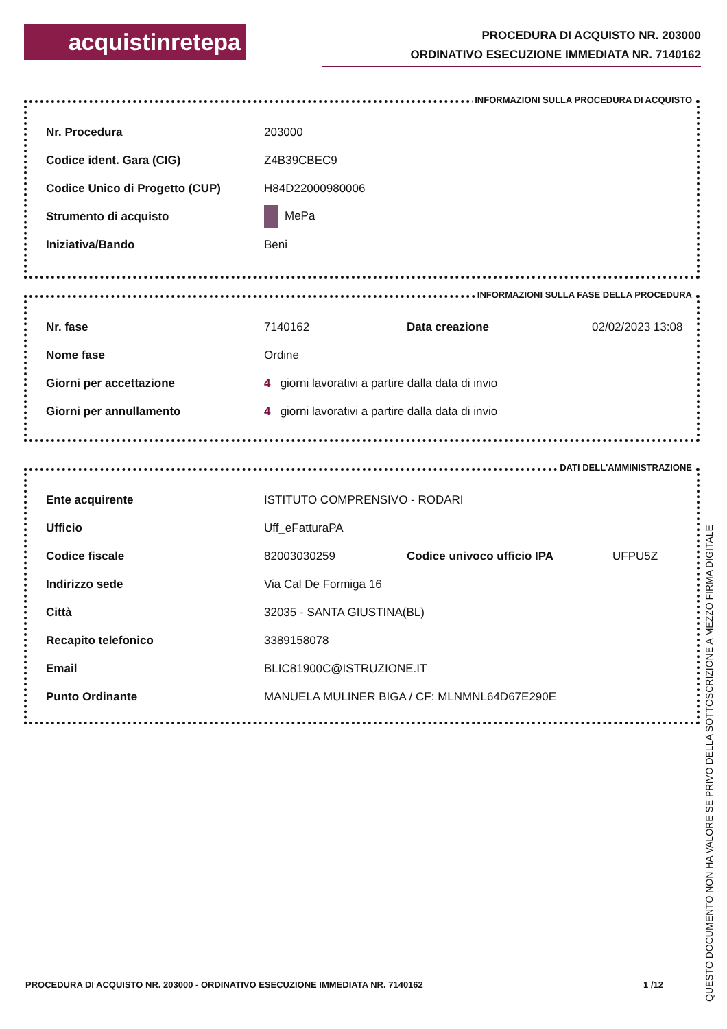acquistinretepa
PROCEDURA DI ACQUISTO NR. 203000
ORDINATIVO ESECUZIONE IMMEDIATA NR. 7140162
INFORMAZIONI SULLA PROCEDURA DI ACQUISTO
| Nr. Procedura | 203000 |
| Codice ident. Gara (CIG) | Z4B39CBEC9 |
| Codice Unico di Progetto (CUP) | H84D22000980006 |
| Strumento di acquisto | MePa |
| Iniziativa/Bando | Beni |
INFORMAZIONI SULLA FASE DELLA PROCEDURA
| Nr. fase | 7140162 | Data creazione | 02/02/2023 13:08 |
| Nome fase | Ordine | | |
| Giorni per accettazione | 4 giorni lavorativi a partire dalla data di invio | | |
| Giorni per annullamento | 4 giorni lavorativi a partire dalla data di invio | | |
DATI DELL'AMMINISTRAZIONE
| Ente acquirente | ISTITUTO COMPRENSIVO - RODARI | | |
| Ufficio | Uff_eFatturaPA | | |
| Codice fiscale | 82003030259 | Codice univoco ufficio IPA | UFPU5Z |
| Indirizzo sede | Via Cal De Formiga 16 | | |
| Città | 32035 - SANTA GIUSTINA(BL) | | |
| Recapito telefonico | 3389158078 | | |
| Email | BLIC81900C@ISTRUZIONE.IT | | |
| Punto Ordinante | MANUELA MULINER BIGA / CF: MLNMNL64D67E290E | | |
PROCEDURA DI ACQUISTO NR. 203000 - ORDINATIVO ESECUZIONE IMMEDIATA NR. 7140162 1 /12
QUESTO DOCUMENTO NON HA VALORE SE PRIVO DELLA SOTTOSCRIZIONE A MEZZO FIRMA DIGITALE